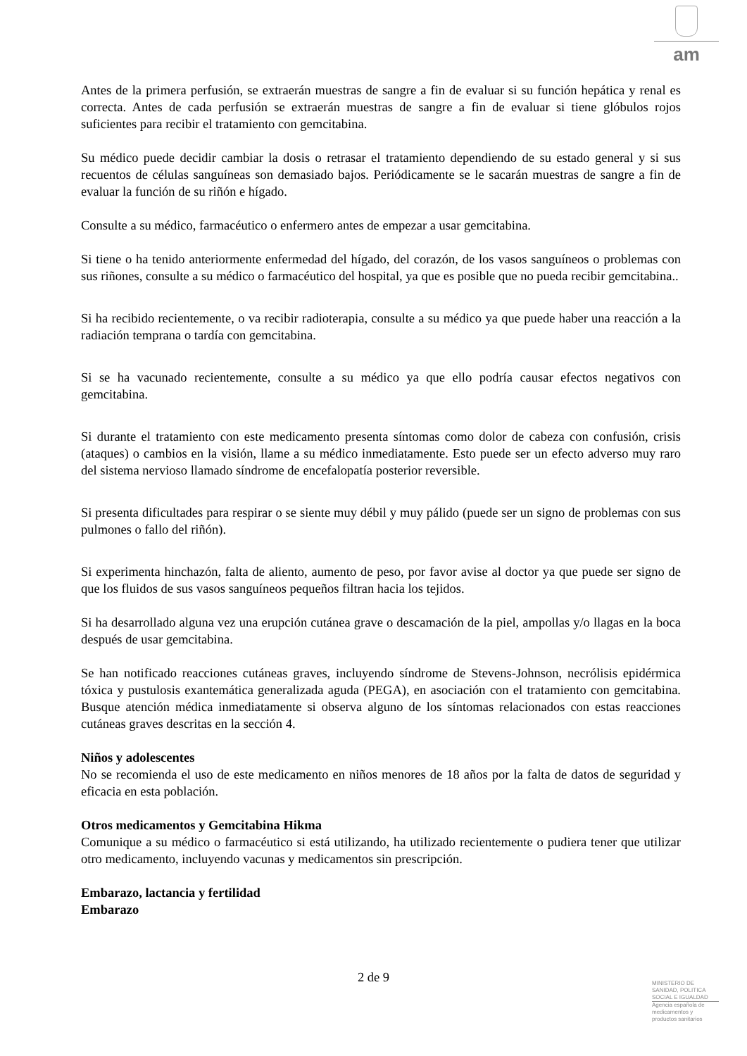am
Antes de la primera perfusión, se extraerán muestras de sangre a fin de evaluar si su función hepática y renal es correcta. Antes de cada perfusión se extraerán muestras de sangre a fin de evaluar si tiene glóbulos rojos suficientes para recibir el tratamiento con gemcitabina.
Su médico puede decidir cambiar la dosis o retrasar el tratamiento dependiendo de su estado general y si sus recuentos de células sanguíneas son demasiado bajos. Periódicamente se le sacarán muestras de sangre a fin de evaluar la función de su riñón e hígado.
Consulte a su médico, farmacéutico o enfermero antes de empezar a usar gemcitabina.
Si tiene o ha tenido anteriormente enfermedad del hígado, del corazón, de los vasos sanguíneos o problemas con sus riñones, consulte a su médico o farmacéutico del hospital, ya que es posible que no pueda recibir gemcitabina..
Si ha recibido recientemente, o va recibir radioterapia, consulte a su médico ya que puede haber una reacción a la radiación temprana o tardía con gemcitabina.
Si se ha vacunado recientemente, consulte a su médico ya que ello podría causar efectos negativos con gemcitabina.
Si durante el tratamiento con este medicamento presenta síntomas como dolor de cabeza con confusión, crisis (ataques) o cambios en la visión, llame a su médico inmediatamente. Esto puede ser un efecto adverso muy raro del sistema nervioso llamado síndrome de encefalopatía posterior reversible.
Si presenta dificultades para respirar o se siente muy débil y muy pálido (puede ser un signo de problemas con sus pulmones o fallo del riñón).
Si experimenta hinchazón, falta de aliento, aumento de peso, por favor avise al doctor ya que puede ser signo de que los fluidos de sus vasos sanguíneos pequeños filtran hacia los tejidos.
Si ha desarrollado alguna vez una erupción cutánea grave o descamación de la piel, ampollas y/o llagas en la boca después de usar gemcitabina.
Se han notificado reacciones cutáneas graves, incluyendo síndrome de Stevens-Johnson, necrólisis epidérmica tóxica y pustulosis exantemática generalizada aguda (PEGA), en asociación con el tratamiento con gemcitabina. Busque atención médica inmediatamente si observa alguno de los síntomas relacionados con estas reacciones cutáneas graves descritas en la sección 4.
Niños y adolescentes
No se recomienda el uso de este medicamento en niños menores de 18 años por la falta de datos de seguridad y eficacia en esta población.
Otros medicamentos y Gemcitabina Hikma
Comunique a su médico o farmacéutico si está utilizando, ha utilizado recientemente o pudiera tener que utilizar otro medicamento, incluyendo vacunas y medicamentos sin prescripción.
Embarazo, lactancia y fertilidad
Embarazo
2 de 9
MINISTERIO DE
SANIDAD, POLITICA
SOCIAL E IGUALDAD
Agencia española de
medicamentos y
productos sanitarios